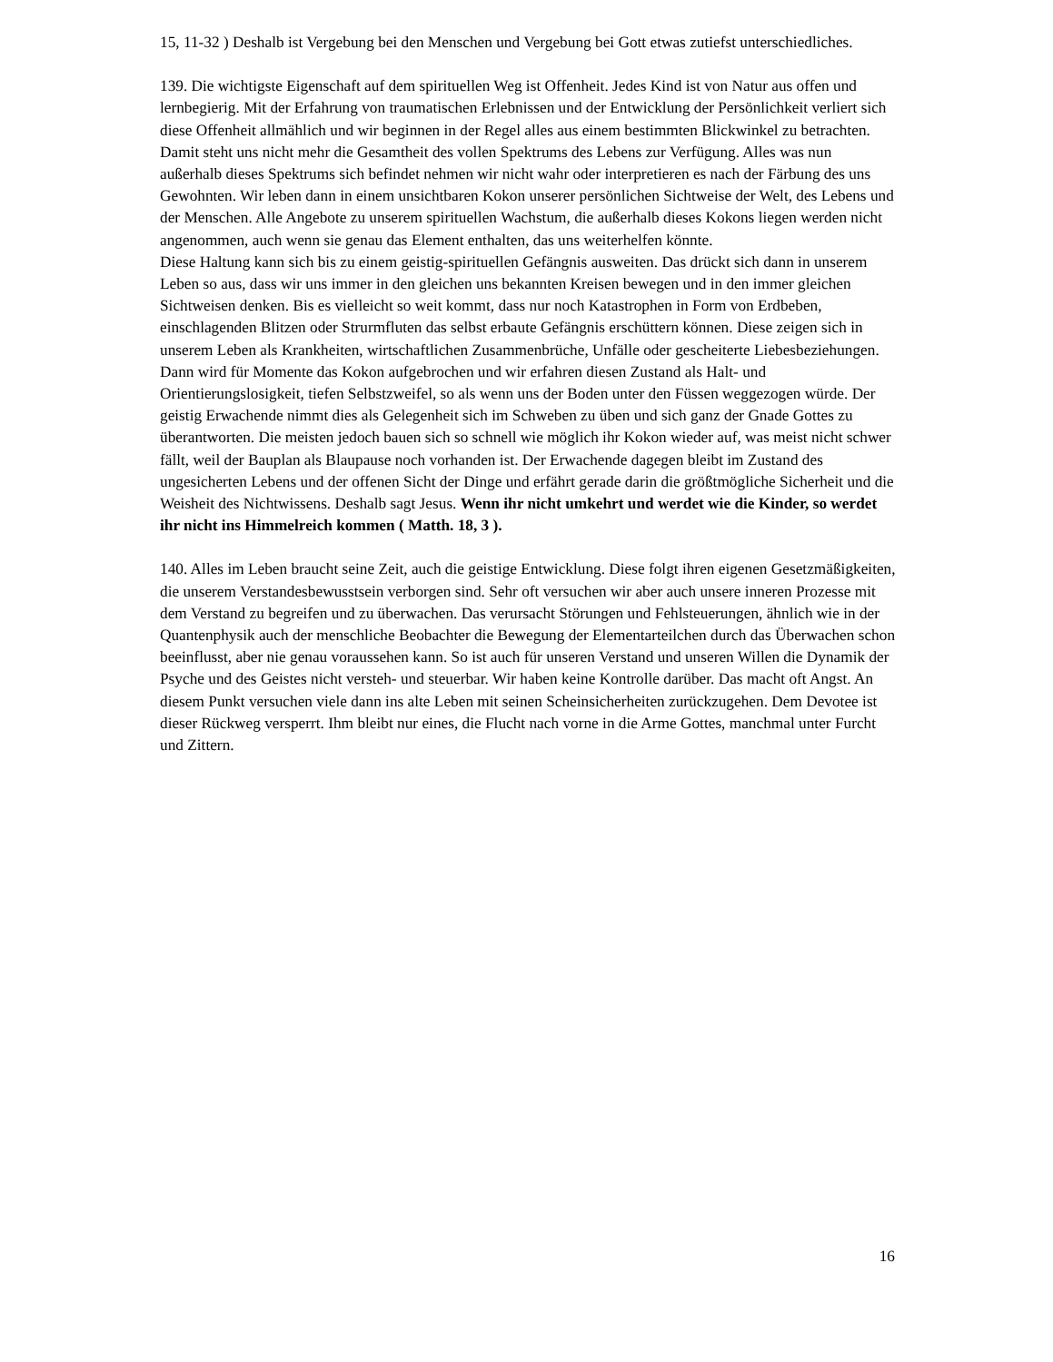15, 11-32 ) Deshalb ist Vergebung bei den Menschen und Vergebung bei Gott etwas zutiefst unterschiedliches.
139. Die wichtigste Eigenschaft auf dem spirituellen Weg ist Offenheit. Jedes Kind ist von Natur aus offen und lernbegierig. Mit der Erfahrung von traumatischen Erlebnissen und der Entwicklung der Persönlichkeit verliert sich diese Offenheit allmählich und wir beginnen in der Regel alles aus einem bestimmten Blickwinkel zu betrachten. Damit steht uns nicht mehr die Gesamtheit des vollen Spektrums des Lebens zur Verfügung. Alles was nun außerhalb dieses Spektrums sich befindet nehmen wir nicht wahr oder interpretieren es nach der Färbung des uns Gewohnten. Wir leben dann in einem unsichtbaren Kokon unserer persönlichen Sichtweise der Welt, des Lebens und der Menschen. Alle Angebote zu unserem spirituellen Wachstum, die außerhalb dieses Kokons liegen werden nicht angenommen, auch wenn sie genau das Element enthalten, das uns weiterhelfen könnte.
Diese Haltung kann sich bis zu einem geistig-spirituellen Gefängnis ausweiten. Das drückt sich dann in unserem Leben so aus, dass wir uns immer in den gleichen uns bekannten Kreisen bewegen und in den immer gleichen Sichtweisen denken. Bis es vielleicht so weit kommt, dass nur noch Katastrophen in Form von Erdbeben, einschlagenden Blitzen oder Strurmfluten das selbst erbaute Gefängnis erschüttern können. Diese zeigen sich in unserem Leben als Krankheiten, wirtschaftlichen Zusammenbrüche, Unfälle oder gescheiterte Liebesbeziehungen. Dann wird für Momente das Kokon aufgebrochen und wir erfahren diesen Zustand als Halt- und Orientierungslosigkeit, tiefen Selbstzweifel, so als wenn uns der Boden unter den Füssen weggezogen würde. Der geistig Erwachende nimmt dies als Gelegenheit sich im Schweben zu üben und sich ganz der Gnade Gottes zu überantworten. Die meisten jedoch bauen sich so schnell wie möglich ihr Kokon wieder auf, was meist nicht schwer fällt, weil der Bauplan als Blaupause noch vorhanden ist. Der Erwachende dagegen bleibt im Zustand des ungesicherten Lebens und der offenen Sicht der Dinge und erfährt gerade darin die größtmögliche Sicherheit und die Weisheit des Nichtwissens. Deshalb sagt Jesus. Wenn ihr nicht umkehrt und werdet wie die Kinder, so werdet ihr nicht ins Himmelreich kommen ( Matth. 18, 3 ).
140. Alles im Leben braucht seine Zeit, auch die geistige Entwicklung. Diese folgt ihren eigenen Gesetzmäßigkeiten, die unserem Verstandesbewusstsein verborgen sind. Sehr oft versuchen wir aber auch unsere inneren Prozesse mit dem Verstand zu begreifen und zu überwachen. Das verursacht Störungen und Fehlsteuerungen, ähnlich wie in der Quantenphysik auch der menschliche Beobachter die Bewegung der Elementarteilchen durch das Überwachen schon beeinflusst, aber nie genau voraussehen kann. So ist auch für unseren Verstand und unseren Willen die Dynamik der Psyche und des Geistes nicht versteh- und steuerbar. Wir haben keine Kontrolle darüber. Das macht oft Angst. An diesem Punkt versuchen viele dann ins alte Leben mit seinen Scheinsicherheiten zurückzugehen. Dem Devotee ist dieser Rückweg versperrt. Ihm bleibt nur eines, die Flucht nach vorne in die Arme Gottes, manchmal unter Furcht und Zittern.
16